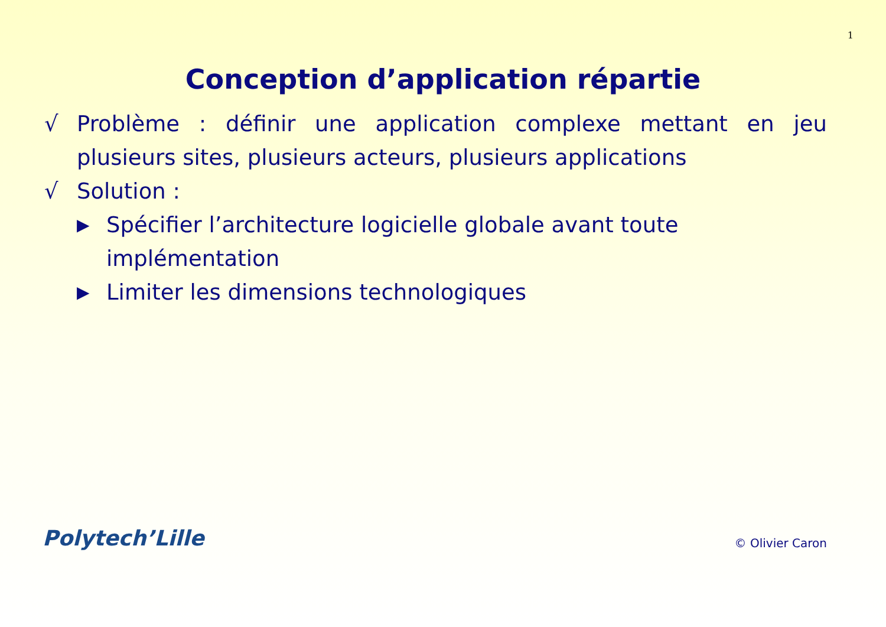1
Conception d’application répartie
√ Problème : définir une application complexe mettant en jeu plusieurs sites, plusieurs acteurs, plusieurs applications
√ Solution :
▶ Spécifier l’architecture logicielle globale avant toute implémentation
▶ Limiter les dimensions technologiques
Polytech’Lille © Olivier Caron